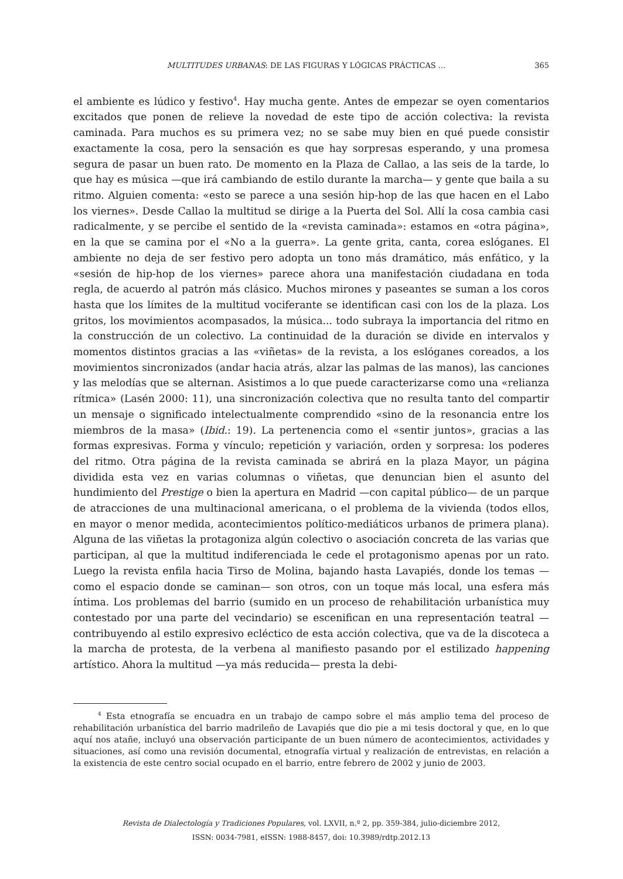MULTITUDES URBANAS: DE LAS FIGURAS Y LÓGICAS PRÁCTICAS ... 365
el ambiente es lúdico y festivo<sup>4</sup>. Hay mucha gente. Antes de empezar se oyen comentarios excitados que ponen de relieve la novedad de este tipo de acción colectiva: la revista caminada. Para muchos es su primera vez; no se sabe muy bien en qué puede consistir exactamente la cosa, pero la sensación es que hay sorpresas esperando, y una promesa segura de pasar un buen rato. De momento en la Plaza de Callao, a las seis de la tarde, lo que hay es música —que irá cambiando de estilo durante la marcha— y gente que baila a su ritmo. Alguien comenta: «esto se parece a una sesión hip-hop de las que hacen en el Labo los viernes». Desde Callao la multitud se dirige a la Puerta del Sol. Allí la cosa cambia casi radicalmente, y se percibe el sentido de la «revista caminada»: estamos en «otra página», en la que se camina por el «No a la guerra». La gente grita, canta, corea eslóganes. El ambiente no deja de ser festivo pero adopta un tono más dramático, más enfático, y la «sesión de hip-hop de los viernes» parece ahora una manifestación ciudadana en toda regla, de acuerdo al patrón más clásico. Muchos mirones y paseantes se suman a los coros hasta que los límites de la multitud vociferante se identifican casi con los de la plaza. Los gritos, los movimientos acompasados, la música... todo subraya la importancia del ritmo en la construcción de un colectivo. La continuidad de la duración se divide en intervalos y momentos distintos gracias a las «viñetas» de la revista, a los eslóganes coreados, a los movimientos sincronizados (andar hacia atrás, alzar las palmas de las manos), las canciones y las melodías que se alternan. Asistimos a lo que puede caracterizarse como una «relianza rítmica» (Lasén 2000: 11), una sincronización colectiva que no resulta tanto del compartir un mensaje o significado intelectualmente comprendido «sino de la resonancia entre los miembros de la masa» (Ibid.: 19). La pertenencia como el «sentir juntos», gracias a las formas expresivas. Forma y vínculo; repetición y variación, orden y sorpresa: los poderes del ritmo. Otra página de la revista caminada se abrirá en la plaza Mayor, un página dividida esta vez en varias columnas o viñetas, que denuncian bien el asunto del hundimiento del Prestige o bien la apertura en Madrid —con capital público— de un parque de atracciones de una multinacional americana, o el problema de la vivienda (todos ellos, en mayor o menor medida, acontecimientos político-mediáticos urbanos de primera plana). Alguna de las viñetas la protagoniza algún colectivo o asociación concreta de las varias que participan, al que la multitud indiferenciada le cede el protagonismo apenas por un rato. Luego la revista enfila hacia Tirso de Molina, bajando hasta Lavapiés, donde los temas —como el espacio donde se caminan— son otros, con un toque más local, una esfera más íntima. Los problemas del barrio (sumido en un proceso de rehabilitación urbanística muy contestado por una parte del vecindario) se escenifican en una representación teatral —contribuyendo al estilo expresivo ecléctico de esta acción colectiva, que va de la discoteca a la marcha de protesta, de la verbena al manifiesto pasando por el estilizado happening artístico. Ahora la multitud —ya más reducida— presta la debi-
<sup>4</sup> Esta etnografía se encuadra en un trabajo de campo sobre el más amplio tema del proceso de rehabilitación urbanística del barrio madrileño de Lavapiés que dio pie a mi tesis doctoral y que, en lo que aquí nos atañe, incluyó una observación participante de un buen número de acontecimientos, actividades y situaciones, así como una revisión documental, etnografía virtual y realización de entrevistas, en relación a la existencia de este centro social ocupado en el barrio, entre febrero de 2002 y junio de 2003.
Revista de Dialectología y Tradiciones Populares, vol. LXVII, n.º 2, pp. 359-384, julio-diciembre 2012,
ISSN: 0034-7981, eISSN: 1988-8457, doi: 10.3989/rdtp.2012.13